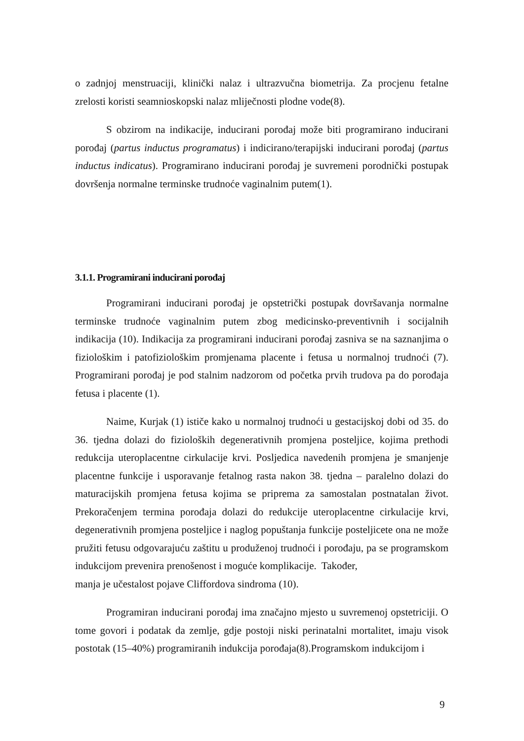o zadnjoj menstruaciji, klinički nalaz i ultrazvučna biometrija. Za procjenu fetalne zrelosti koristi seamnioskopski nalaz mliječnosti plodne vode(8).
S obzirom na indikacije, inducirani porođaj može biti programirano inducirani porođaj (partus inductus programatus) i indicirano/terapijski inducirani porođaj (partus inductus indicatus). Programirano inducirani porođaj je suvremeni porodnički postupak dovršenja normalne terminske trudnoće vaginalnim putem(1).
3.1.1. Programirani inducirani porođaj
Programirani inducirani porođaj je opstetrički postupak dovršavanja normalne terminske trudnoće vaginalnim putem zbog medicinsko-preventivnih i socijalnih indikacija (10). Indikacija za programirani inducirani porođaj zasniva se na saznanjima o fiziološkim i patofiziološkim promjenama placente i fetusa u normalnoj trudnoći (7). Programirani porođaj je pod stalnim nadzorom od početka prvih trudova pa do porođaja fetusa i placente (1).
Naime, Kurjak (1) ističe kako u normalnoj trudnoći u gestacijskoj dobi od 35. do 36. tjedna dolazi do fizioloških degenerativnih promjena posteljice, kojima prethodi redukcija uteroplacentne cirkulacije krvi. Posljedica navedenih promjena je smanjenje placentne funkcije i usporavanje fetalnog rasta nakon 38. tjedna – paralelno dolazi do maturacijskih promjena fetusa kojima se priprema za samostalan postnatalan život. Prekoračenjem termina porođaja dolazi do redukcije uteroplacentne cirkulacije krvi, degenerativnih promjena posteljice i naglog popuštanja funkcije posteljicete ona ne može pružiti fetusu odgovarajuću zaštitu u produženoj trudnoći i porođaju, pa se programskom indukcijom prevenira prenošenost i moguće komplikacije. Također,
manja je učestalost pojave Cliffordova sindroma (10).
Programiran inducirani porođaj ima značajno mjesto u suvremenoj opstetriciji. O tome govori i podatak da zemlje, gdje postoji niski perinatalni mortalitet, imaju visok postotak (15–40%) programiranih indukcija porođaja(8).Programskom indukcijom i
9